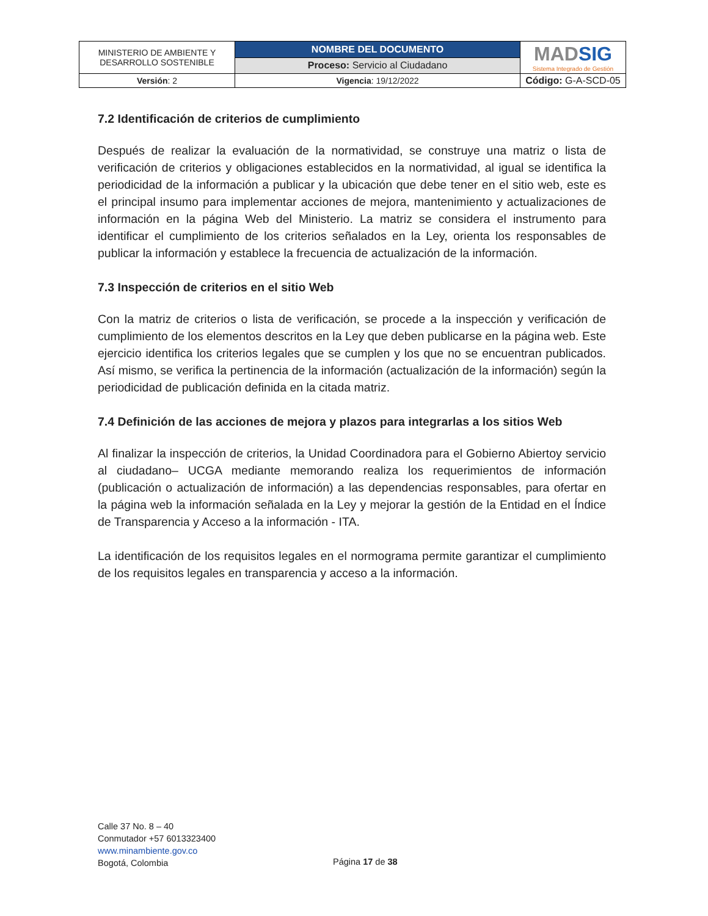| MINISTERIO DE AMBIENTE Y DESARROLLO SOSTENIBLE | NOMBRE DEL DOCUMENTO | MAD SIG Sistema Integrado de Gestión |
| | Proceso: Servicio al Ciudadano | |
| Versión : 2 | Vigencia : 19/12/2022 | Código: G-A-SCD-05 |
7.2 Identificación de criterios de cumplimiento
Después de realizar la evaluación de la normatividad, se construye una matriz o lista de verificación de criterios y obligaciones establecidos en la normatividad, al igual se identifica la periodicidad de la información a publicar y la ubicación que debe tener en el sitio web, este es el principal insumo para implementar acciones de mejora, mantenimiento y actualizaciones de información en la página Web del Ministerio. La matriz se considera el instrumento para identificar el cumplimiento de los criterios señalados en la Ley, orienta los responsables de publicar la información y establece la frecuencia de actualización de la información.
7.3 Inspección de criterios en el sitio Web
Con la matriz de criterios o lista de verificación, se procede a la inspección y verificación de cumplimiento de los elementos descritos en la Ley que deben publicarse en la página web. Este ejercicio identifica los criterios legales que se cumplen y los que no se encuentran publicados. Así mismo, se verifica la pertinencia de la información (actualización de la información) según la periodicidad de publicación definida en la citada matriz.
7.4 Definición de las acciones de mejora y plazos para integrarlas a los sitios Web
Al finalizar la inspección de criterios, la Unidad Coordinadora para el Gobierno Abiertoy servicio al ciudadano– UCGA mediante memorando realiza los requerimientos de información (publicación o actualización de información) a las dependencias responsables, para ofertar en la página web la información señalada en la Ley y mejorar la gestión de la Entidad en el Índice de Transparencia y Acceso a la información - ITA.
La identificación de los requisitos legales en el normograma permite garantizar el cumplimiento de los requisitos legales en transparencia y acceso a la información.
Calle 37 No. 8 – 40
Conmutador +57 6013323400
www.minambiente.gov.co
Bogotá, Colombia
Página 17 de 38